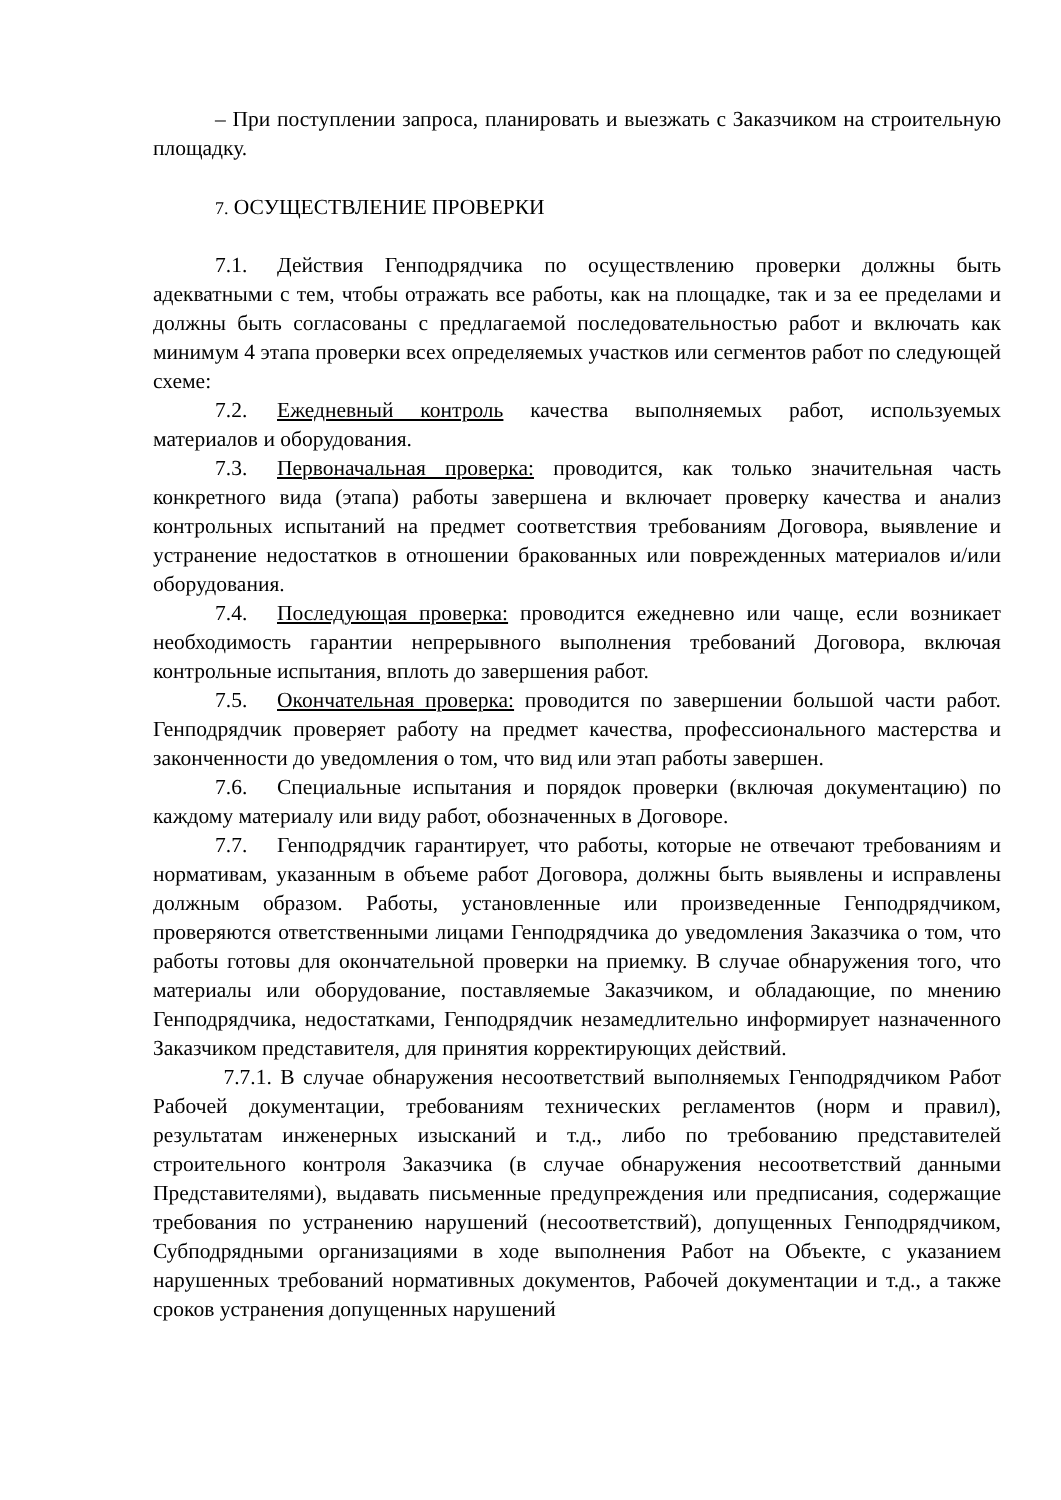– При поступлении запроса, планировать и выезжать с Заказчиком на строительную площадку.
7. ОСУЩЕСТВЛЕНИЕ ПРОВЕРКИ
7.1. Действия Генподрядчика по осуществлению проверки должны быть адекватными с тем, чтобы отражать все работы, как на площадке, так и за ее пределами и должны быть согласованы с предлагаемой последовательностью работ и включать как минимум 4 этапа проверки всех определяемых участков или сегментов работ по следующей схеме:
7.2. Ежедневный контроль качества выполняемых работ, используемых материалов и оборудования.
7.3. Первоначальная проверка: проводится, как только значительная часть конкретного вида (этапа) работы завершена и включает проверку качества и анализ контрольных испытаний на предмет соответствия требованиям Договора, выявление и устранение недостатков в отношении бракованных или поврежденных материалов и/или оборудования.
7.4. Последующая проверка: проводится ежедневно или чаще, если возникает необходимость гарантии непрерывного выполнения требований Договора, включая контрольные испытания, вплоть до завершения работ.
7.5. Окончательная проверка: проводится по завершении большой части работ. Генподрядчик проверяет работу на предмет качества, профессионального мастерства и законченности до уведомления о том, что вид или этап работы завершен.
7.6. Специальные испытания и порядок проверки (включая документацию) по каждому материалу или виду работ, обозначенных в Договоре.
7.7. Генподрядчик гарантирует, что работы, которые не отвечают требованиям и нормативам, указанным в объеме работ Договора, должны быть выявлены и исправлены должным образом. Работы, установленные или произведенные Генподрядчиком, проверяются ответственными лицами Генподрядчика до уведомления Заказчика о том, что работы готовы для окончательной проверки на приемку. В случае обнаружения того, что материалы или оборудование, поставляемые Заказчиком, и обладающие, по мнению Генподрядчика, недостатками, Генподрядчик незамедлительно информирует назначенного Заказчиком представителя, для принятия корректирующих действий.
7.7.1. В случае обнаружения несоответствий выполняемых Генподрядчиком Работ Рабочей документации, требованиям технических регламентов (норм и правил), результатам инженерных изысканий и т.д., либо по требованию представителей строительного контроля Заказчика (в случае обнаружения несоответствий данными Представителями), выдавать письменные предупреждения или предписания, содержащие требования по устранению нарушений (несоответствий), допущенных Генподрядчиком, Субподрядными организациями в ходе выполнения Работ на Объекте, с указанием нарушенных требований нормативных документов, Рабочей документации и т.д., а также сроков устранения допущенных нарушений